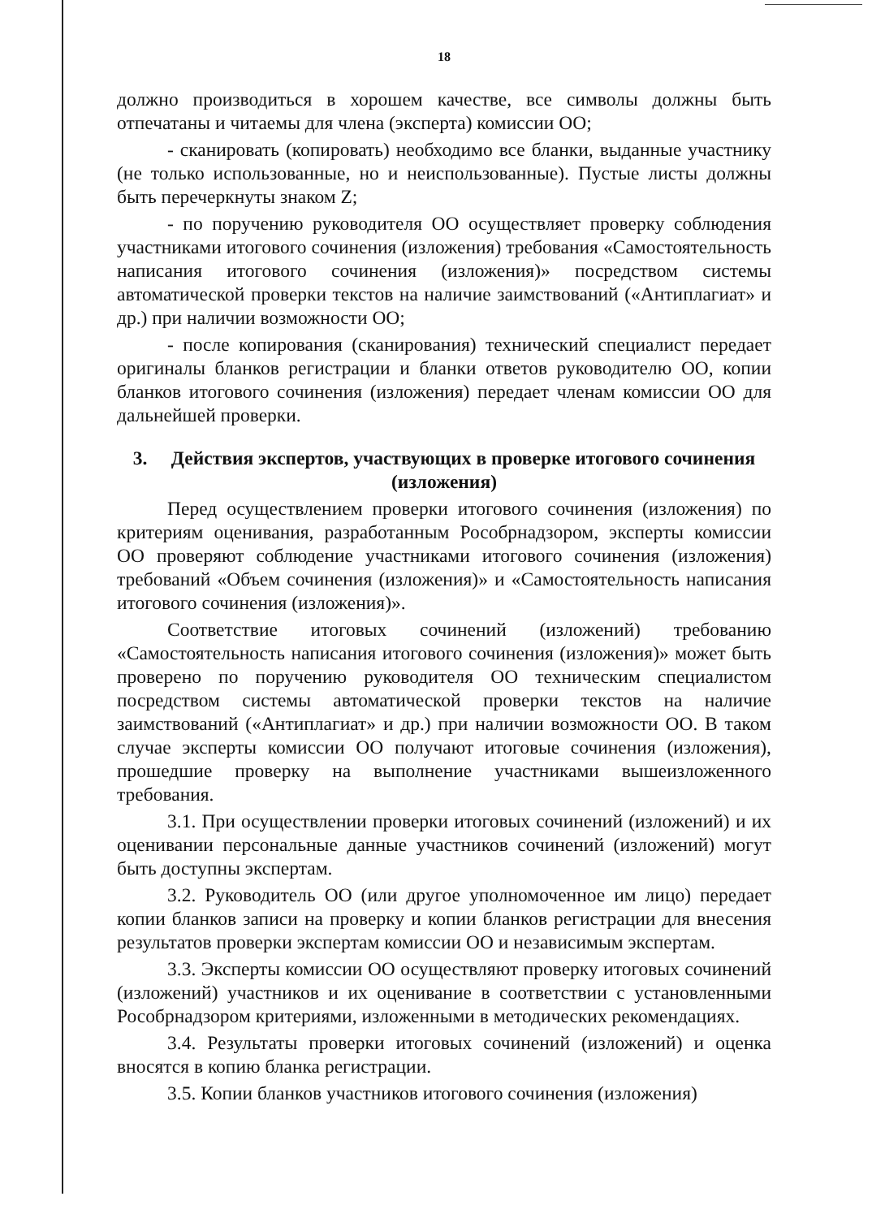18
должно производиться в хорошем качестве, все символы должны быть отпечатаны и читаемы для члена (эксперта) комиссии ОО;
- сканировать (копировать) необходимо все бланки, выданные участнику (не только использованные, но и неиспользованные). Пустые листы должны быть перечеркнуты знаком Z;
- по поручению руководителя ОО осуществляет проверку соблюдения участниками итогового сочинения (изложения) требования «Самостоятельность написания итогового сочинения (изложения)» посредством системы автоматической проверки текстов на наличие заимствований («Антиплагиат» и др.) при наличии возможности ОО;
- после копирования (сканирования) технический специалист передает оригиналы бланков регистрации и бланки ответов руководителю ОО, копии бланков итогового сочинения (изложения) передает членам комиссии ОО для дальнейшей проверки.
3. Действия экспертов, участвующих в проверке итогового сочинения (изложения)
Перед осуществлением проверки итогового сочинения (изложения) по критериям оценивания, разработанным Рособрнадзором, эксперты комиссии ОО проверяют соблюдение участниками итогового сочинения (изложения) требований «Объем сочинения (изложения)» и «Самостоятельность написания итогового сочинения (изложения)».
Соответствие итоговых сочинений (изложений) требованию «Самостоятельность написания итогового сочинения (изложения)» может быть проверено по поручению руководителя ОО техническим специалистом посредством системы автоматической проверки текстов на наличие заимствований («Антиплагиат» и др.) при наличии возможности ОО. В таком случае эксперты комиссии ОО получают итоговые сочинения (изложения), прошедшие проверку на выполнение участниками вышеизложенного требования.
3.1. При осуществлении проверки итоговых сочинений (изложений) и их оценивании персональные данные участников сочинений (изложений) могут быть доступны экспертам.
3.2. Руководитель ОО (или другое уполномоченное им лицо) передает копии бланков записи на проверку и копии бланков регистрации для внесения результатов проверки экспертам комиссии ОО и независимым экспертам.
3.3. Эксперты комиссии ОО осуществляют проверку итоговых сочинений (изложений) участников и их оценивание в соответствии с установленными Рособрнадзором критериями, изложенными в методических рекомендациях.
3.4. Результаты проверки итоговых сочинений (изложений) и оценка вносятся в копию бланка регистрации.
3.5. Копии бланков участников итогового сочинения (изложения)